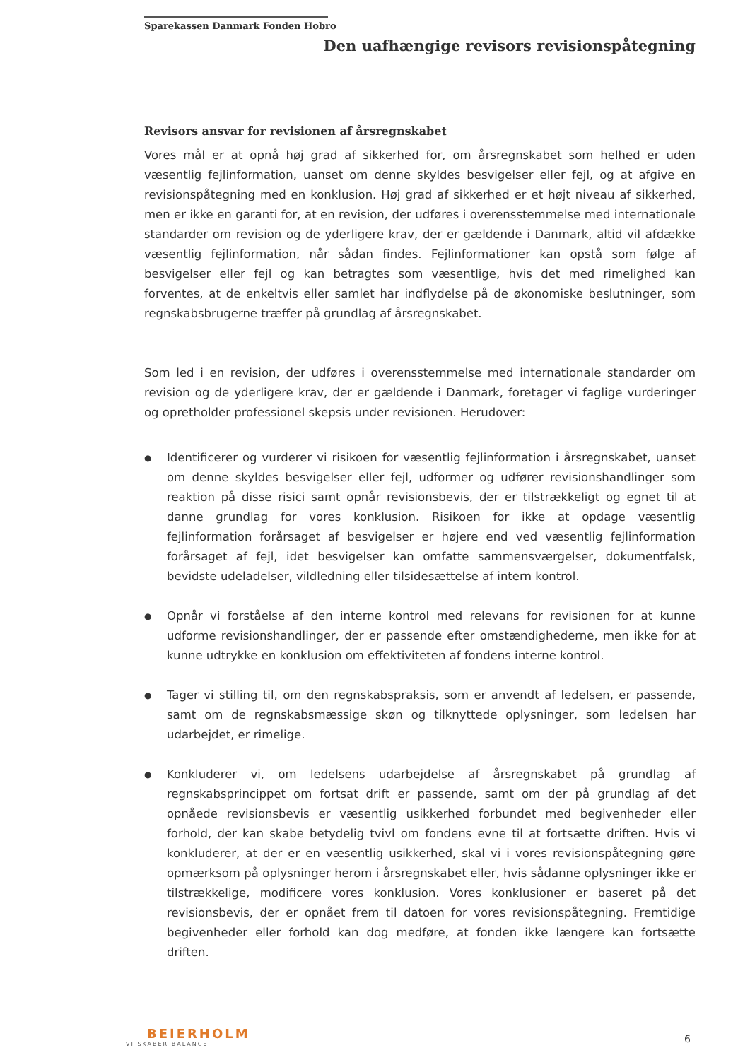Sparekassen Danmark Fonden Hobro
Den uafhængige revisors revisionspåtegning
Revisors ansvar for revisionen af årsregnskabet
Vores mål er at opnå høj grad af sikkerhed for, om årsregnskabet som helhed er uden væsentlig fejlinformation, uanset om denne skyldes besvigelser eller fejl, og at afgive en revisionspåtegning med en konklusion. Høj grad af sikkerhed er et højt niveau af sikkerhed, men er ikke en garanti for, at en revision, der udføres i overensstemmelse med internationale standarder om revision og de yderligere krav, der er gældende i Danmark, altid vil afdække væsentlig fejlinformation, når sådan findes. Fejlinformationer kan opstå som følge af besvigelser eller fejl og kan betragtes som væsentlige, hvis det med rimelighed kan forventes, at de enkeltvis eller samlet har indflydelse på de økonomiske beslutninger, som regnskabsbrugerne træffer på grundlag af årsregnskabet.
Som led i en revision, der udføres i overensstemmelse med internationale standarder om revision og de yderligere krav, der er gældende i Danmark, foretager vi faglige vurderinger og opretholder professionel skepsis under revisionen. Herudover:
● Identificerer og vurderer vi risikoen for væsentlig fejlinformation i årsregnskabet, uanset om denne skyldes besvigelser eller fejl, udformer og udfører revisionshandlinger som reaktion på disse risici samt opnår revisionsbevis, der er tilstrækkeligt og egnet til at danne grundlag for vores konklusion. Risikoen for ikke at opdage væsentlig fejlinformation forårsaget af besvigelser er højere end ved væsentlig fejlinformation forårsaget af fejl, idet besvigelser kan omfatte sammensværgelser, dokumentfalsk, bevidste udeladelser, vildledning eller tilsidesættelse af intern kontrol.
● Opnår vi forståelse af den interne kontrol med relevans for revisionen for at kunne udforme revisionshandlinger, der er passende efter omstændighederne, men ikke for at kunne udtrykke en konklusion om effektiviteten af fondens interne kontrol.
● Tager vi stilling til, om den regnskabspraksis, som er anvendt af ledelsen, er passende, samt om de regnskabsmæssige skøn og tilknyttede oplysninger, som ledelsen har udarbejdet, er rimelige.
● Konkluderer vi, om ledelsens udarbejdelse af årsregnskabet på grundlag af regnskabsprincippet om fortsat drift er passende, samt om der på grundlag af det opnåede revisionsbevis er væsentlig usikkerhed forbundet med begivenheder eller forhold, der kan skabe betydelig tvivl om fondens evne til at fortsætte driften. Hvis vi konkluderer, at der er en væsentlig usikkerhed, skal vi i vores revisionspåtegning gøre opmærksom på oplysninger herom i årsregnskabet eller, hvis sådanne oplysninger ikke er tilstrækkelige, modificere vores konklusion. Vores konklusioner er baseret på det revisionsbevis, der er opnået frem til datoen for vores revisionspåtegning. Fremtidige begivenheder eller forhold kan dog medføre, at fonden ikke længere kan fortsætte driften.
BEIERHOLM
VI SKABER BALANCE
6